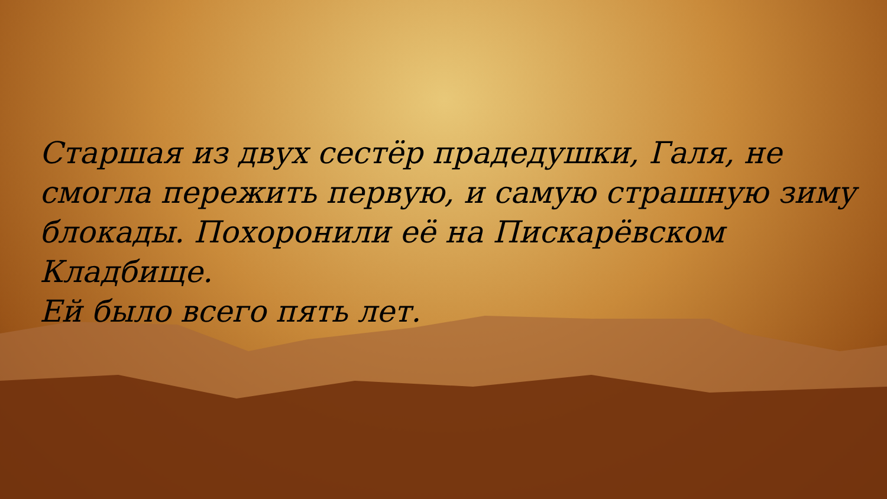Старшая из двух сестёр прадедушки, Галя, не смогла пережить первую, и самую страшную зиму блокады. Похоронили её на Пискарёвском Кладбище.
Ей было всего пять лет.